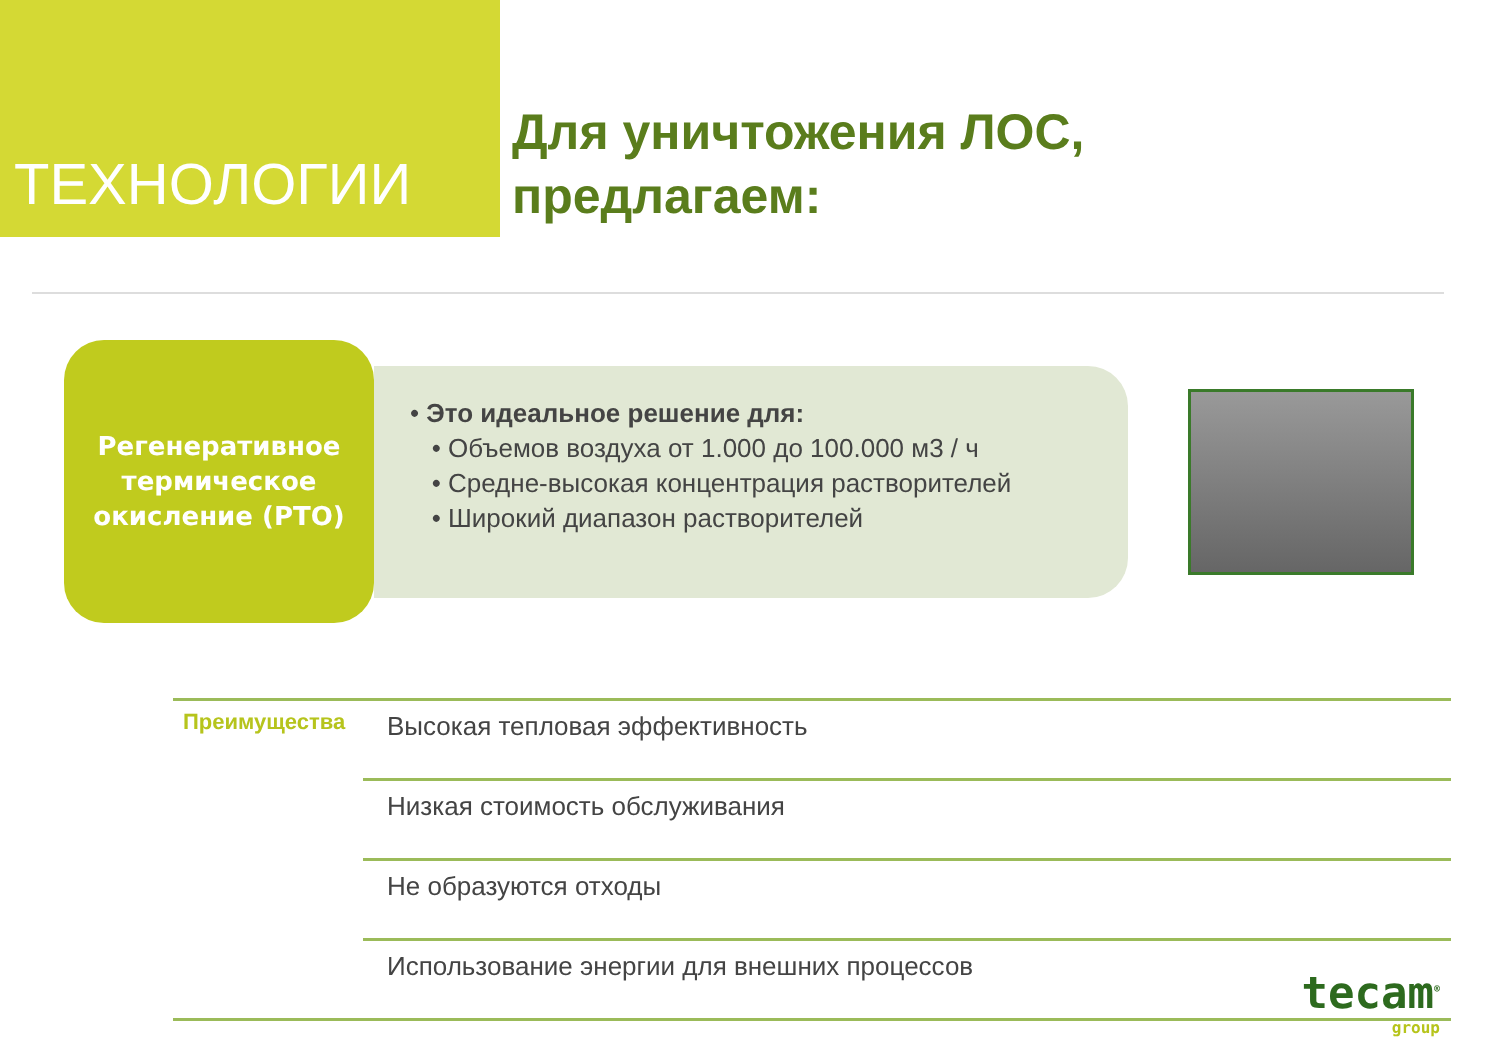ТЕХНОЛОГИИ
Для уничтожения ЛОС,
предлагаем:
Регенеративное
термическое
окисление (РТО)
• Это идеальное решение для:
• Объемов воздуха от 1.000 до 100.000 м3 / ч
• Средне-высокая концентрация растворителей
• Широкий диапазон растворителей
| Преимущества | Высокая тепловая эффективность |
| | Низкая стоимость обслуживания |
| | Не образуются отходы |
| | Использование энергии для внешних процессов |
tecam<sup>®</sup>
group